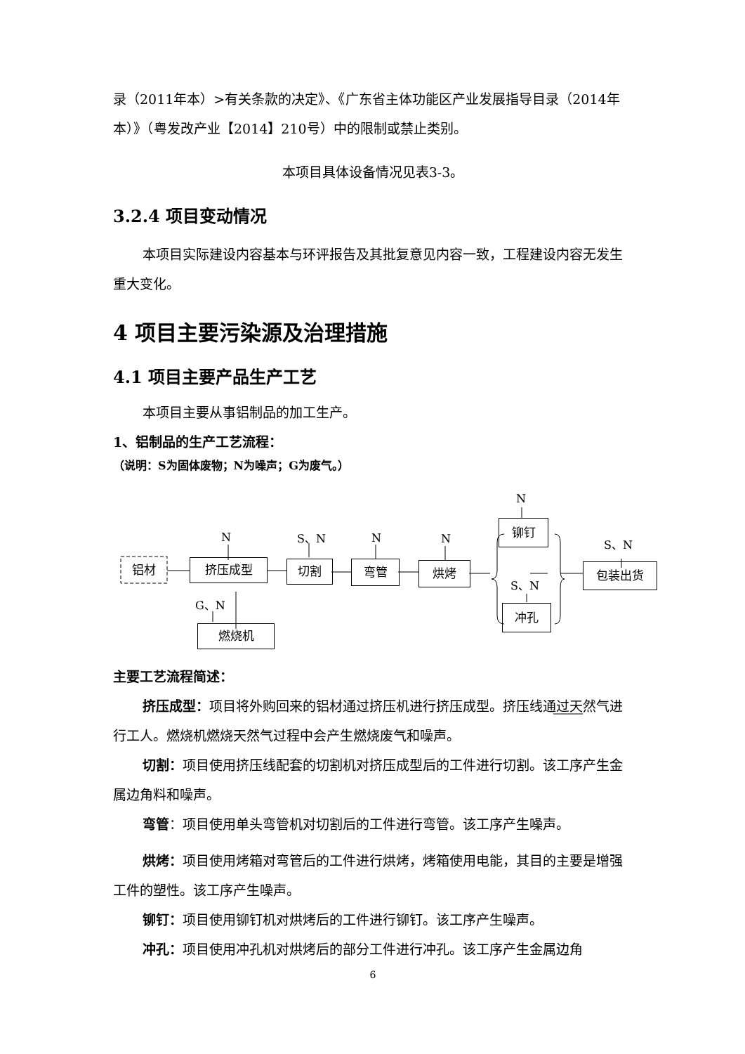录（2011年本）>有关条款的决定》、《广东省主体功能区产业发展指导目录（2014年本）》（粤发改产业【2014】210号）中的限制或禁止类别。
本项目具体设备情况见表3-3。
3.2.4 项目变动情况
本项目实际建设内容基本与环评报告及其批复意见内容一致，工程建设内容无发生重大变化。
4 项目主要污染源及治理措施
4.1 项目主要产品生产工艺
本项目主要从事铝制品的加工生产。
1、铝制品的生产工艺流程：
（说明：S为固体废物；N为噪声；G为废气。）
铝材 挤压成型 切割 弯管 烘烤
铆钉
冲孔
包装出货
燃烧机
N S、N N N
N
S、N
S、N
G、N
主要工艺流程简述：
挤压成型：项目将外购回来的铝材通过挤压机进行挤压成型。挤压线通过天然气进行工人。燃烧机燃烧天然气过程中会产生燃烧废气和噪声。
切割：项目使用挤压线配套的切割机对挤压成型后的工件进行切割。该工序产生金属边角料和噪声。
弯管：项目使用单头弯管机对切割后的工件进行弯管。该工序产生噪声。
烘烤：项目使用烤箱对弯管后的工件进行烘烤，烤箱使用电能，其目的主要是增强工件的塑性。该工序产生噪声。
铆钉：项目使用铆钉机对烘烤后的工件进行铆钉。该工序产生噪声。
冲孔：项目使用冲孔机对烘烤后的部分工件进行冲孔。该工序产生金属边角
6